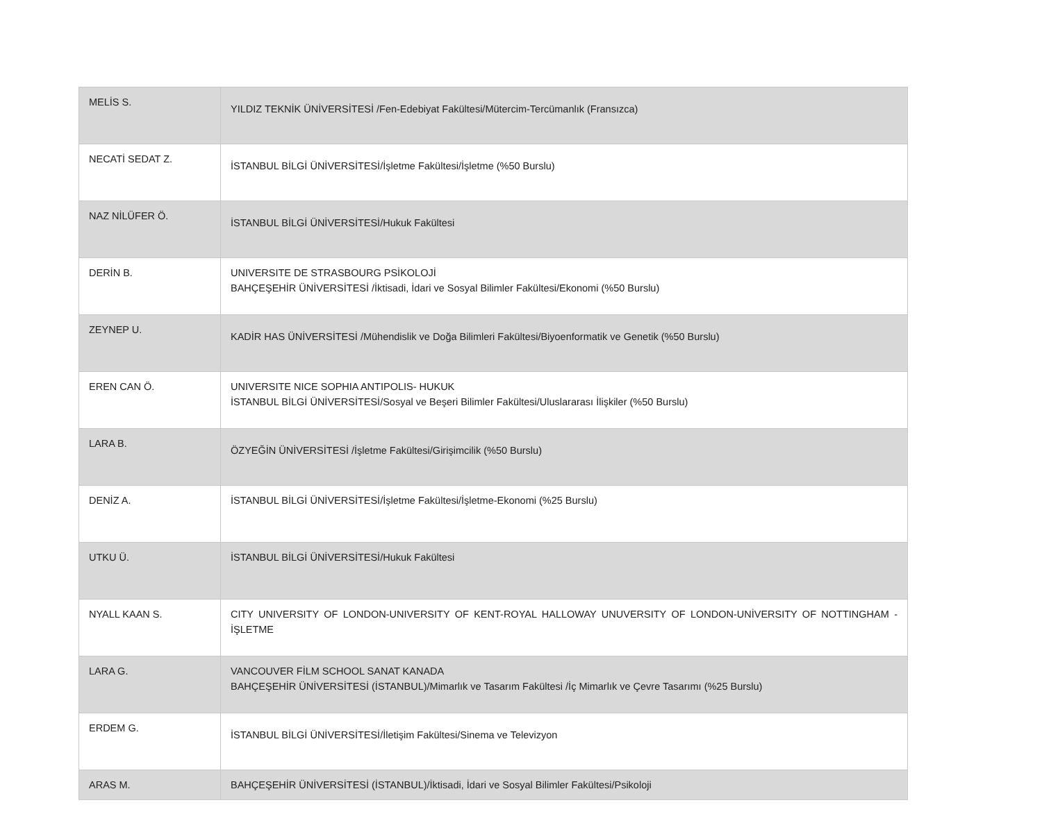| MELİS S. | YILDIZ TEKNİK ÜNİVERSİTESİ /Fen-Edebiyat Fakültesi/Mütercim-Tercümanlık (Fransızca) |
| NECATİ SEDAT Z. | İSTANBUL BİLGİ ÜNİVERSİTESİ/İşletme Fakültesi/İşletme (%50 Burslu) |
| NAZ NİLÜFER Ö. | İSTANBUL BİLGİ ÜNİVERSİTESİ/Hukuk Fakültesi |
| DERİN B. | UNIVERSITE DE STRASBOURG PSİKOLOJİ BAHÇEŞEHİR ÜNİVERSİTESİ /İktisadi, İdari ve Sosyal Bilimler Fakültesi/Ekonomi (%50 Burslu) |
| ZEYNEP U. | KADİR HAS ÜNİVERSİTESİ /Mühendislik ve Doğa Bilimleri Fakültesi/Biyoenformatik ve Genetik (%50 Burslu) |
| EREN CAN Ö. | UNIVERSITE NICE SOPHIA ANTIPOLIS- HUKUK İSTANBUL BİLGİ ÜNİVERSİTESİ/Sosyal ve Beşeri Bilimler Fakültesi/Uluslararası İlişkiler (%50 Burslu) |
| LARA B. | ÖZYEĞİN ÜNİVERSİTESİ /İşletme Fakültesi/Girişimcilik (%50 Burslu) |
| DENİZ A. | İSTANBUL BİLGİ ÜNİVERSİTESİ/İşletme Fakültesi/İşletme-Ekonomi (%25 Burslu) |
| UTKU Ü. | İSTANBUL BİLGİ ÜNİVERSİTESİ/Hukuk Fakültesi |
| NYALL KAAN S. | CITY UNIVERSITY OF LONDON-UNIVERSITY OF KENT-ROYAL HALLOWAY UNUVERSITY OF LONDON-UNİVERSITY OF NOTTINGHAM - İŞLETME |
| LARA G. | VANCOUVER FİLM SCHOOL SANAT KANADA BAHÇEŞEHİR ÜNİVERSİTESİ (İSTANBUL)/Mimarlık ve Tasarım Fakültesi /İç Mimarlık ve Çevre Tasarımı (%25 Burslu) |
| ERDEM G. | İSTANBUL BİLGİ ÜNİVERSİTESİ/İletişim Fakültesi/Sinema ve Televizyon |
| ARAS M. | BAHÇEŞEHİR ÜNİVERSİTESİ (İSTANBUL)/İktisadi, İdari ve Sosyal Bilimler Fakültesi/Psikoloji |